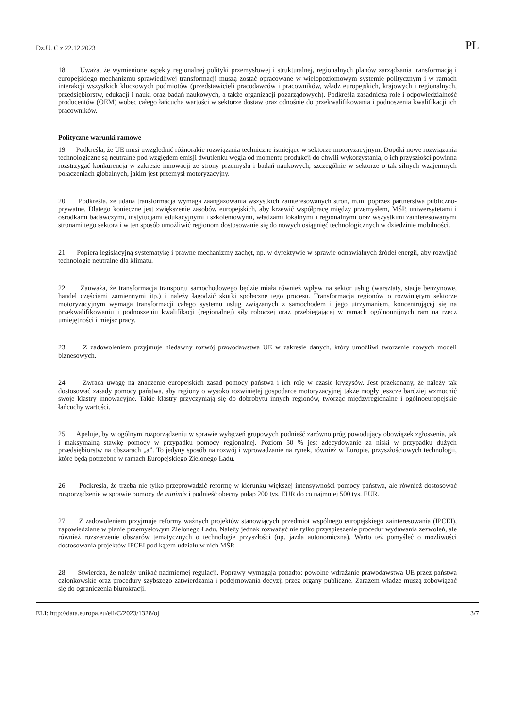Dz.U. C z 22.12.2023 PL
18. Uważa, że wymienione aspekty regionalnej polityki przemysłowej i strukturalnej, regionalnych planów zarządzania transformacją i europejskiego mechanizmu sprawiedliwej transformacji muszą zostać opracowane w wielopoziomowym systemie politycznym i w ramach interakcji wszystkich kluczowych podmiotów (przedstawicieli pracodawców i pracowników, władz europejskich, krajowych i regionalnych, przedsiębiorstw, edukacji i nauki oraz badań naukowych, a także organizacji pozarządowych). Podkreśla zasadniczą rolę i odpowiedzialność producentów (OEM) wobec całego łańcucha wartości w sektorze dostaw oraz odnośnie do przekwalifikowania i podnoszenia kwalifikacji ich pracowników.
Polityczne warunki ramowe
19. Podkreśla, że UE musi uwzględnić różnorakie rozwiązania techniczne istniejące w sektorze motoryzacyjnym. Dopóki nowe rozwiązania technologiczne są neutralne pod względem emisji dwutlenku węgla od momentu produkcji do chwili wykorzystania, o ich przyszłości powinna rozstrzygać konkurencja w zakresie innowacji ze strony przemysłu i badań naukowych, szczególnie w sektorze o tak silnych wzajemnych połączeniach globalnych, jakim jest przemysł motoryzacyjny.
20. Podkreśla, że udana transformacja wymaga zaangażowania wszystkich zainteresowanych stron, m.in. poprzez partnerstwa publiczno-prywatne. Dlatego konieczne jest zwiększenie zasobów europejskich, aby krzewić współpracę między przemysłem, MŚP, uniwersytetami i ośrodkami badawczymi, instytucjami edukacyjnymi i szkoleniowymi, władzami lokalnymi i regionalnymi oraz wszystkimi zainteresowanymi stronami tego sektora i w ten sposób umożliwić regionom dostosowanie się do nowych osiągnięć technologicznych w dziedzinie mobilności.
21. Popiera legislacyjną systematykę i prawne mechanizmy zachęt, np. w dyrektywie w sprawie odnawialnych źródeł energii, aby rozwijać technologie neutralne dla klimatu.
22. Zauważa, że transformacja transportu samochodowego będzie miała również wpływ na sektor usług (warsztaty, stacje benzynowe, handel częściami zamiennymi itp.) i należy łagodzić skutki społeczne tego procesu. Transformacja regionów o rozwiniętym sektorze motoryzacyjnym wymaga transformacji całego systemu usług związanych z samochodem i jego utrzymaniem, koncentrującej się na przekwalifikowaniu i podnoszeniu kwalifikacji (regionalnej) siły roboczej oraz przebiegającej w ramach ogólnounijnych ram na rzecz umiejętności i miejsc pracy.
23. Z zadowoleniem przyjmuje niedawny rozwój prawodawstwa UE w zakresie danych, który umożliwi tworzenie nowych modeli biznesowych.
24. Zwraca uwagę na znaczenie europejskich zasad pomocy państwa i ich rolę w czasie kryzysów. Jest przekonany, że należy tak dostosować zasady pomocy państwa, aby regiony o wysoko rozwiniętej gospodarce motoryzacyjnej także mogły jeszcze bardziej wzmocnić swoje klastry innowacyjne. Takie klastry przyczyniają się do dobrobytu innych regionów, tworząc międzyregionalne i ogólnoeuropejskie łańcuchy wartości.
25. Apeluje, by w ogólnym rozporządzeniu w sprawie wyłączeń grupowych podnieść zarówno próg powodujący obowiązek zgłoszenia, jak i maksymalną stawkę pomocy w przypadku pomocy regionalnej. Poziom 50 % jest zdecydowanie za niski w przypadku dużych przedsiębiorstw na obszarach „a”. To jedyny sposób na rozwój i wprowadzanie na rynek, również w Europie, przyszłościowych technologii, które będą potrzebne w ramach Europejskiego Zielonego Ładu.
26. Podkreśla, że trzeba nie tylko przeprowadzić reformę w kierunku większej intensywności pomocy państwa, ale również dostosować rozporządzenie w sprawie pomocy de minimis i podnieść obecny pułap 200 tys. EUR do co najmniej 500 tys. EUR.
27. Z zadowoleniem przyjmuje reformy ważnych projektów stanowiących przedmiot wspólnego europejskiego zainteresowania (IPCEI), zapowiedziane w planie przemysłowym Zielonego Ładu. Należy jednak rozważyć nie tylko przyspieszenie procedur wydawania zezwoleń, ale również rozszerzenie obszarów tematycznych o technologie przyszłości (np. jazda autonomiczna). Warto też pomyśleć o możliwości dostosowania projektów IPCEI pod kątem udziału w nich MŚP.
28. Stwierdza, że należy unikać nadmiernej regulacji. Poprawy wymagają ponadto: powolne wdrażanie prawodawstwa UE przez państwa członkowskie oraz procedury szybszego zatwierdzania i podejmowania decyzji przez organy publiczne. Zarazem władze muszą zobowiązać się do ograniczenia biurokracji.
ELI: http://data.europa.eu/eli/C/2023/1328/oj 3/7